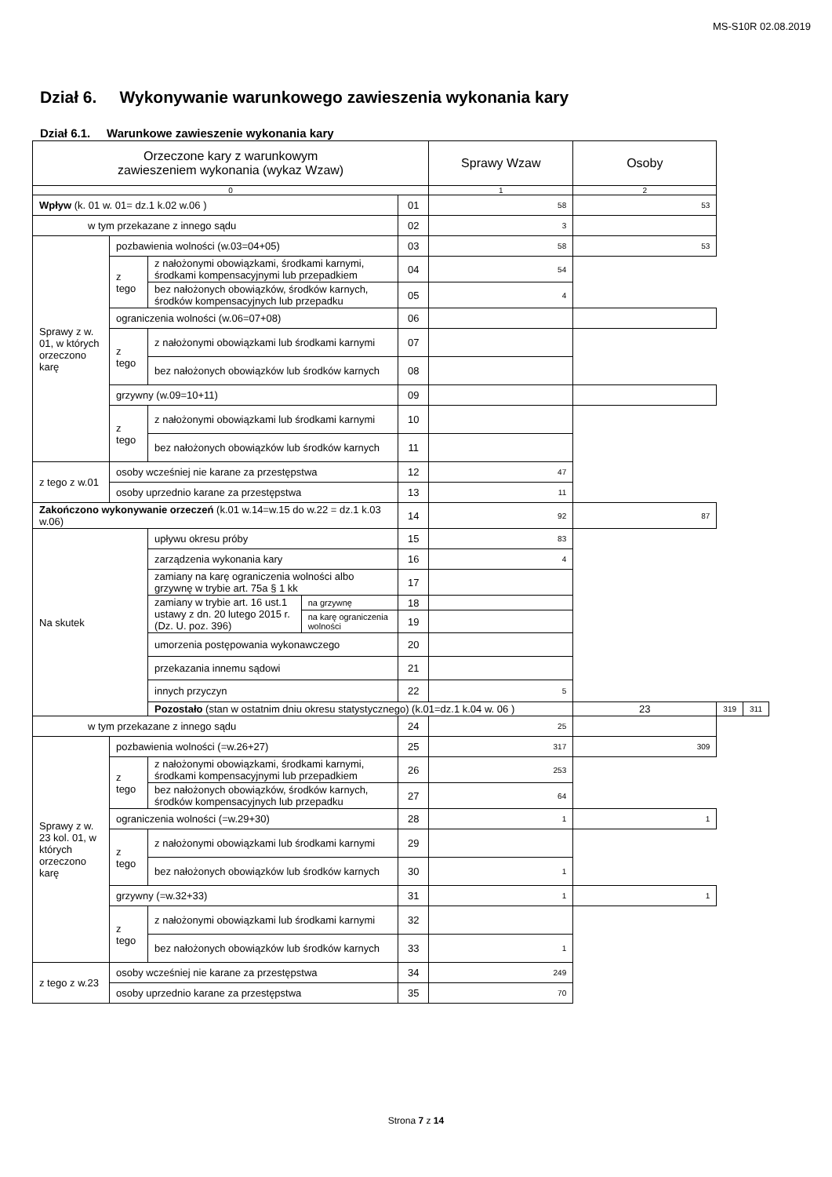MS-S10R 02.08.2019
Dział 6. Wykonywanie warunkowego zawieszenia wykonania kary
Dział 6.1. Warunkowe zawieszenie wykonania kary
| Orzeczone kary z warunkowym zawieszeniem wykonania (wykaz Wzaw) | | | | | Sprawy Wzaw | Osoby | | |
| 0 | | | | | 1 | 2 | | |
| Wpływ (k. 01 w. 01= dz.1 k.02 w.06 ) | | | | 01 | 58 | 53 | | |
| w tym przekazane z innego sądu | | | | 02 | 3 | | | |
| Sprawy z w. 01, w których orzeczono karę | pozbawienia wolności (w.03=04+05) | | | 03 | 58 | 53 | | |
| | z tego | z nałożonymi obowiązkami, środkami karnymi, środkami kompensacyjnymi lub przepadkiem | | 04 | 54 | | | |
| | | bez nałożonych obowiązków, środków karnych, środków kompensacyjnych lub przepadku | | 05 | 4 | | | |
| | ograniczenia wolności (w.06=07+08) | | | 06 | | | | |
| | z tego | z nałożonymi obowiązkami lub środkami karnymi | | 07 | | | | |
| | | bez nałożonych obowiązków lub środków karnych | | 08 | | | | |
| | grzywny (w.09=10+11) | | | 09 | | | | |
| | z tego | z nałożonymi obowiązkami lub środkami karnymi | | 10 | | | | |
| | | bez nałożonych obowiązków lub środków karnych | | 11 | | | | |
| z tego z w.01 | osoby wcześniej nie karane za przestępstwa | | | 12 | 47 | | | |
| | osoby uprzednio karane za przestępstwa | | | 13 | 11 | | | |
| Zakończono wykonywanie orzeczeń (k.01 w.14=w.15 do w.22 = dz.1 k.03 w.06) | | | | 14 | 92 | 87 | | |
| Na skutek | | upływu okresu próby | | 15 | 83 | | | |
| | | zarządzenia wykonania kary | | 16 | 4 | | | |
| | | zamiany na karę ograniczenia wolności albo grzywnę w trybie art. 75a § 1 kk | | 17 | | | | |
| | | zamiany w trybie art. 16 ust.1 ustawy z dn. 20 lutego 2015 r. (Dz. U. poz. 396) | na grzywnę | 18 | | | | |
| | | | na karę ograniczenia wolności | 19 | | | | |
| | | umorzenia postępowania wykonawczego | | 20 | | | | |
| | | przekazania innemu sądowi | | 21 | | | | |
| | | innych przyczyn | | 22 | 5 | | | |
| | | Pozostało (stan w ostatnim dniu okresu statystycznego) (k.01=dz.1 k.04 w. 06 ) | | | | 23 | 319 | 311 |
| w tym przekazane z innego sądu | | | | 24 | 25 | | | |
| Sprawy z w. 23 kol. 01, w których orzeczono karę | pozbawienia wolności (=w.26+27) | | | 25 | 317 | 309 | | |
| | z tego | z nałożonymi obowiązkami, środkami karnymi, środkami kompensacyjnymi lub przepadkiem | | 26 | 253 | | | |
| | | bez nałożonych obowiązków, środków karnych, środków kompensacyjnych lub przepadku | | 27 | 64 | | | |
| | ograniczenia wolności (=w.29+30) | | | 28 | 1 | 1 | | |
| | z tego | z nałożonymi obowiązkami lub środkami karnymi | | 29 | | | | |
| | | bez nałożonych obowiązków lub środków karnych | | 30 | 1 | | | |
| | grzywny (=w.32+33) | | | 31 | 1 | 1 | | |
| | z tego | z nałożonymi obowiązkami lub środkami karnymi | | 32 | | | | |
| | | bez nałożonych obowiązków lub środków karnych | | 33 | 1 | | | |
| z tego z w.23 | osoby wcześniej nie karane za przestępstwa | | | 34 | 249 | | | |
| | osoby uprzednio karane za przestępstwa | | | 35 | 70 | | | |
Strona 7 z 14